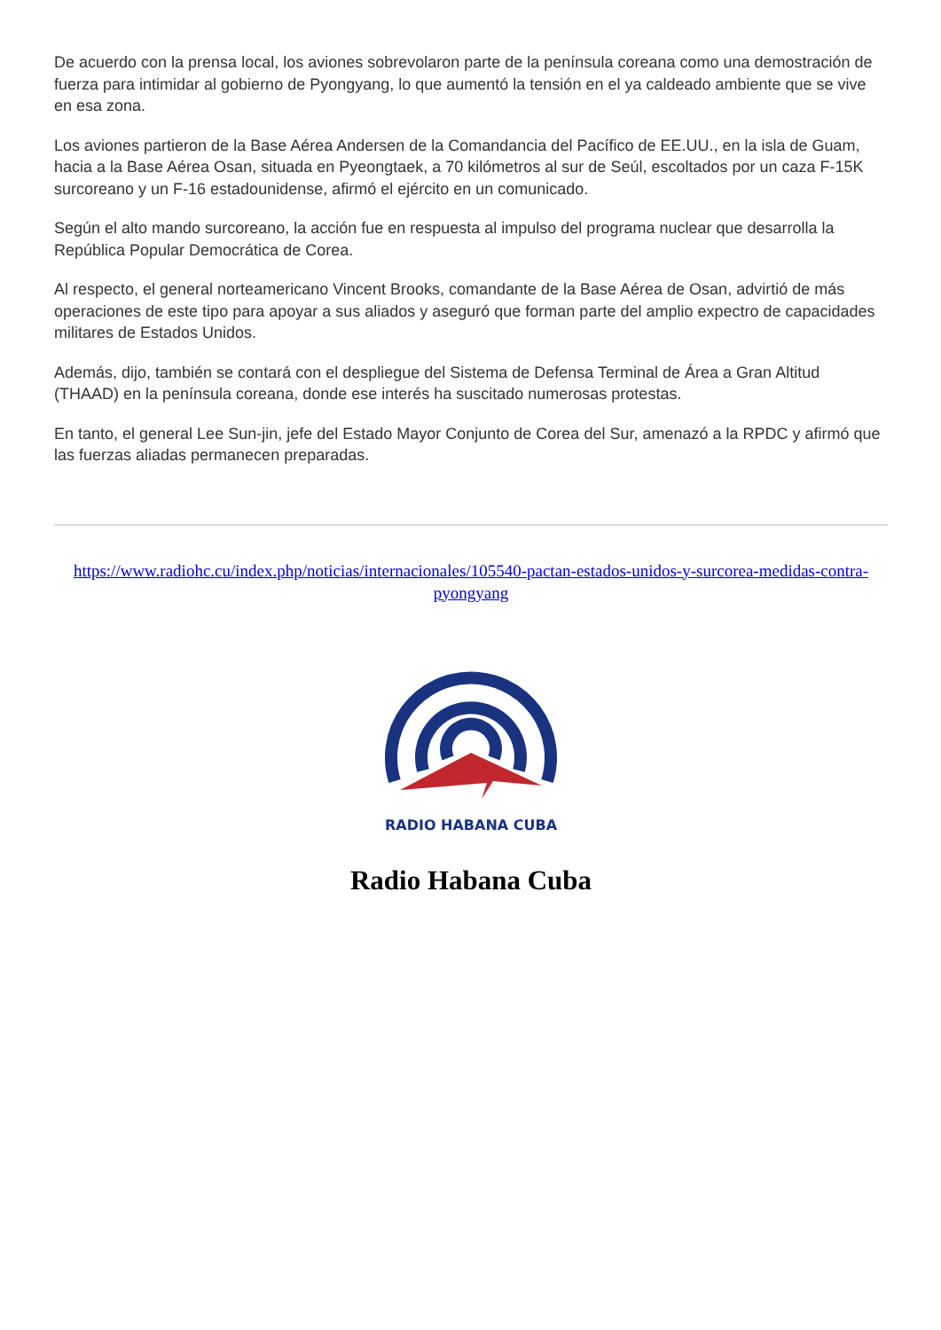De acuerdo con la prensa local, los aviones sobrevolaron parte de la península coreana como una demostración de fuerza para intimidar al gobierno de Pyongyang, lo que aumentó la tensión en el ya caldeado ambiente que se vive en esa zona.
Los aviones partieron de la Base Aérea Andersen de la Comandancia del Pacífico de EE.UU., en la isla de Guam, hacia a la Base Aérea Osan, situada en Pyeongtaek, a 70 kilómetros al sur de Seúl, escoltados por un caza F-15K surcoreano y un F-16 estadounidense, afirmó el ejército en un comunicado.
Según el alto mando surcoreano, la acción fue en respuesta al impulso del programa nuclear que desarrolla la República Popular Democrática de Corea.
Al respecto, el general norteamericano Vincent Brooks, comandante de la Base Aérea de Osan, advirtió de más operaciones de este tipo para apoyar a sus aliados y aseguró que forman parte del amplio expectro de capacidades militares de Estados Unidos.
Además, dijo, también se contará con el despliegue del Sistema de Defensa Terminal de Área a Gran Altitud (THAAD) en la península coreana, donde ese interés ha suscitado numerosas protestas.
En tanto, el general Lee Sun-jin, jefe del Estado Mayor Conjunto de Corea del Sur, amenazó a la RPDC y afirmó que las fuerzas aliadas permanecen preparadas.
https://www.radiohc.cu/index.php/noticias/internacionales/105540-pactan-estados-unidos-y-surcorea-medidas-contra-pyongyang
RADIO HABANA CUBA
Radio Habana Cuba